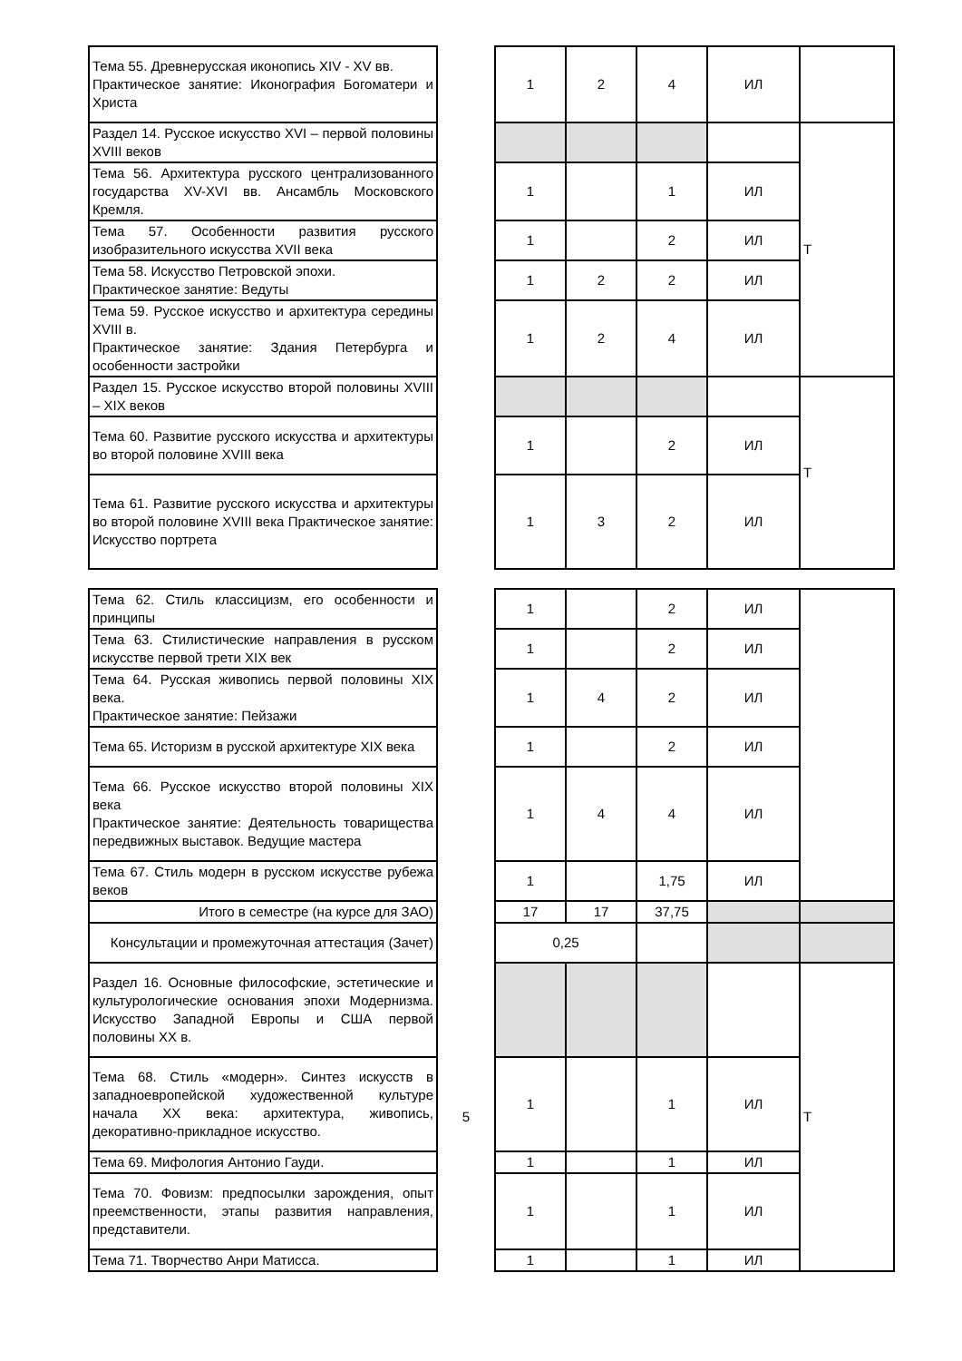| Тема 55. Древнерусская иконопись XIV - XV вв. Практическое занятие: Иконография Богоматери и Христа | | 1 | 2 | 4 | ИЛ | |
| Раздел 14. Русское искусство XVI – первой половины XVIII веков | | | | | | Т |
| Тема 56. Архитектура русского централизованного государства XV-XVI вв. Ансамбль Московского Кремля. | | 1 | | 1 | ИЛ | |
| Тема 57. Особенности развития русского изобразительного искусства XVII века | | 1 | | 2 | ИЛ | |
| Тема 58. Искусство Петровской эпохи. Практическое занятие: Ведуты | | 1 | 2 | 2 | ИЛ | |
| Тема 59. Русское искусство и архитектура середины XVIII в. Практическое занятие: Здания Петербурга и особенности застройки | | 1 | 2 | 4 | ИЛ | |
| Раздел 15. Русское искусство второй половины XVIII – XIX веков | | | | | | Т |
| Тема 60. Развитие русского искусства и архитектуры во второй половине XVIII века | | 1 | | 2 | ИЛ | |
| Тема 61. Развитие русского искусства и архитектуры во второй половине XVIII века Практическое занятие: Искусство портрета | | 1 | 3 | 2 | ИЛ | |
| Тема 62. Стиль классицизм, его особенности и принципы | | 1 | | 2 | ИЛ | |
| Тема 63. Стилистические направления в русском искусстве первой трети XIX век | | 1 | | 2 | ИЛ | |
| Тема 64. Русская живопись первой половины XIX века. Практическое занятие: Пейзажи | | 1 | 4 | 2 | ИЛ | |
| Тема 65. Историзм в русской архитектуре XIX века | | 1 | | 2 | ИЛ | |
| Тема 66. Русское искусство второй половины XIX века Практическое занятие: Деятельность товарищества передвижных выставок. Ведущие мастера | | 1 | 4 | 4 | ИЛ | |
| Тема 67. Стиль модерн в русском искусстве рубежа веков | | 1 | | 1,75 | ИЛ | |
| Итого в семестре (на курсе для ЗАО) | | 17 | 17 | 37,75 | | |
| Консультации и промежуточная аттестация (Зачет) | | 0,25 | | | | |
| Раздел 16. Основные философские, эстетические и культурологические основания эпохи Модернизма. Искусство Западной Европы и США первой половины XX в. | 5 | | | | | Т |
| Тема 68. Стиль «модерн». Синтез искусств в западноевропейской художественной культуре начала XX века: архитектура, живопись, декоративно-прикладное искусство. | | 1 | | 1 | ИЛ | |
| Тема 69. Мифология Антонио Гауди. | | 1 | | 1 | ИЛ | |
| Тема 70. Фовизм: предпосылки зарождения, опыт преемственности, этапы развития направления, представители. | | 1 | | 1 | ИЛ | |
| Тема 71. Творчество Анри Матисса. | | 1 | | 1 | ИЛ | |